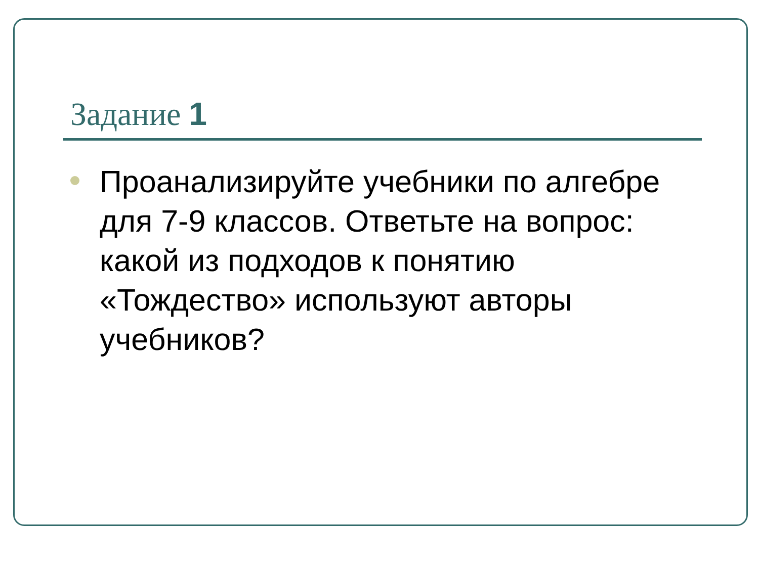Задание 1
Проанализируйте учебники по алгебре для 7-9 классов. Ответьте на вопрос: какой из подходов к понятию «Тождество» используют авторы учебников?